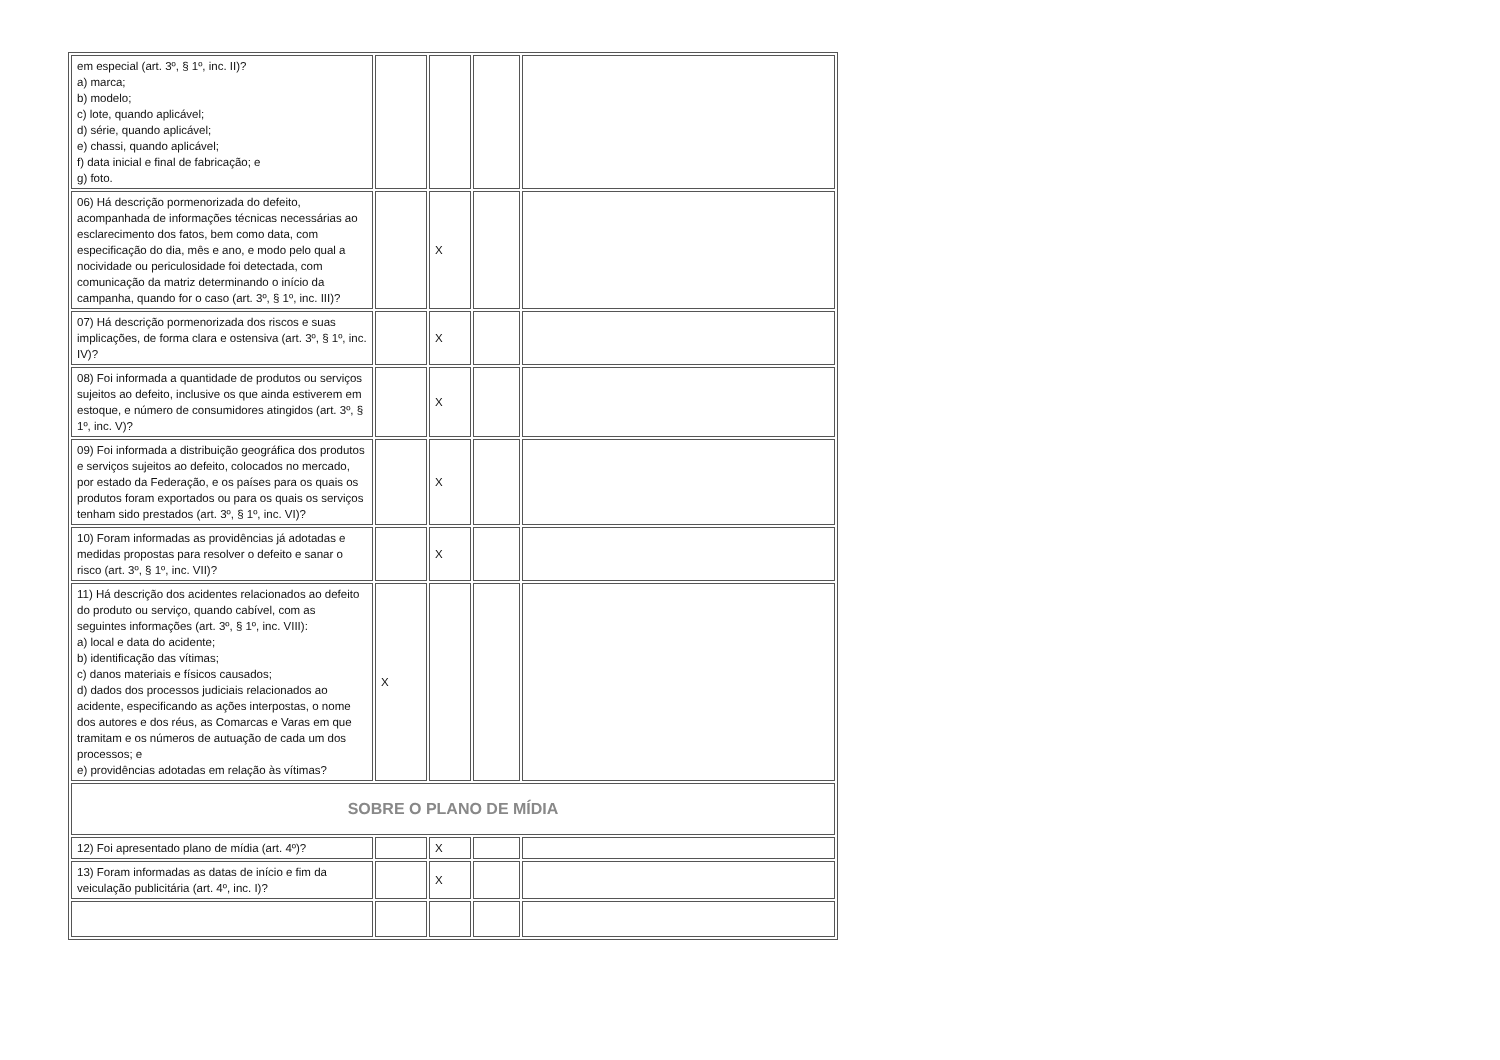| em especial (art. 3º, § 1º, inc. II)? a) marca; b) modelo; c) lote, quando aplicável; d) série, quando aplicável; e) chassi, quando aplicável; f) data inicial e final de fabricação; e g) foto. | | | | |
| 06) Há descrição pormenorizada do defeito, acompanhada de informações técnicas necessárias ao esclarecimento dos fatos, bem como data, com especificação do dia, mês e ano, e modo pelo qual a nocividade ou periculosidade foi detectada, com comunicação da matriz determinando o início da campanha, quando for o caso (art. 3º, § 1º, inc. III)? | | X | | |
| 07) Há descrição pormenorizada dos riscos e suas implicações, de forma clara e ostensiva (art. 3º, § 1º, inc. IV)? | | X | | |
| 08) Foi informada a quantidade de produtos ou serviços sujeitos ao defeito, inclusive os que ainda estiverem em estoque, e número de consumidores atingidos (art. 3º, § 1º, inc. V)? | | X | | |
| 09) Foi informada a distribuição geográfica dos produtos e serviços sujeitos ao defeito, colocados no mercado, por estado da Federação, e os países para os quais os produtos foram exportados ou para os quais os serviços tenham sido prestados (art. 3º, § 1º, inc. VI)? | | X | | |
| 10) Foram informadas as providências já adotadas e medidas propostas para resolver o defeito e sanar o risco (art. 3º, § 1º, inc. VII)? | | X | | |
| 11) Há descrição dos acidentes relacionados ao defeito do produto ou serviço, quando cabível, com as seguintes informações (art. 3º, § 1º, inc. VIII): a) local e data do acidente; b) identificação das vítimas; c) danos materiais e físicos causados; d) dados dos processos judiciais relacionados ao acidente, especificando as ações interpostas, o nome dos autores e dos réus, as Comarcas e Varas em que tramitam e os números de autuação de cada um dos processos; e e) providências adotadas em relação às vítimas? | X | | | |
| SOBRE O PLANO DE MÍDIA | | | | |
| 12) Foi apresentado plano de mídia (art. 4º)? | | X | | |
| 13) Foram informadas as datas de início e fim da veiculação publicitária (art. 4º, inc. I)? | | X | | |